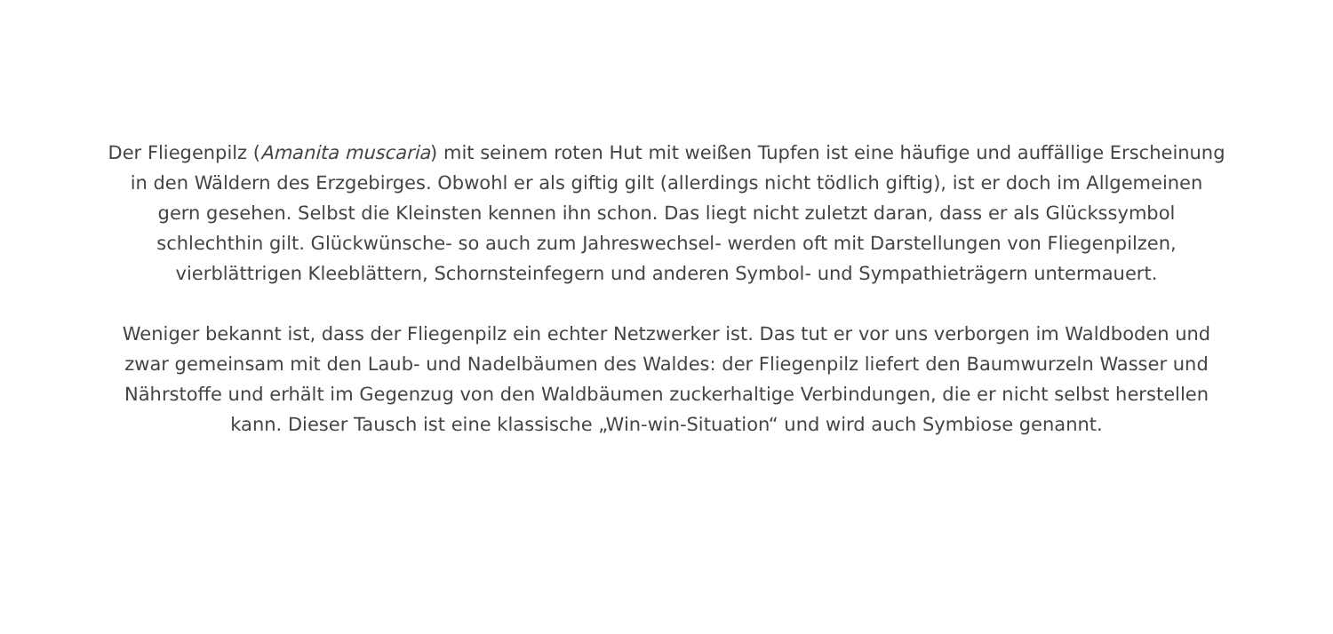Der Fliegenpilz (Amanita muscaria) mit seinem roten Hut mit weißen Tupfen ist eine häufige und auffällige Erscheinung in den Wäldern des Erzgebirges. Obwohl er als giftig gilt (allerdings nicht tödlich giftig), ist er doch im Allgemeinen gern gesehen. Selbst die Kleinsten kennen ihn schon. Das liegt nicht zuletzt daran, dass er als Glückssymbol schlechthin gilt. Glückwünsche- so auch zum Jahreswechsel- werden oft mit Darstellungen von Fliegenpilzen, vierblättrigen Kleeblättern, Schornsteinfegern und anderen Symbol- und Sympathieträgern untermauert.
Weniger bekannt ist, dass der Fliegenpilz ein echter Netzwerker ist. Das tut er vor uns verborgen im Waldboden und zwar gemeinsam mit den Laub- und Nadelbäumen des Waldes: der Fliegenpilz liefert den Baumwurzeln Wasser und Nährstoffe und erhält im Gegenzug von den Waldbäumen zuckerhaltige Verbindungen, die er nicht selbst herstellen kann. Dieser Tausch ist eine klassische „Win-win-Situation“ und wird auch Symbiose genannt.